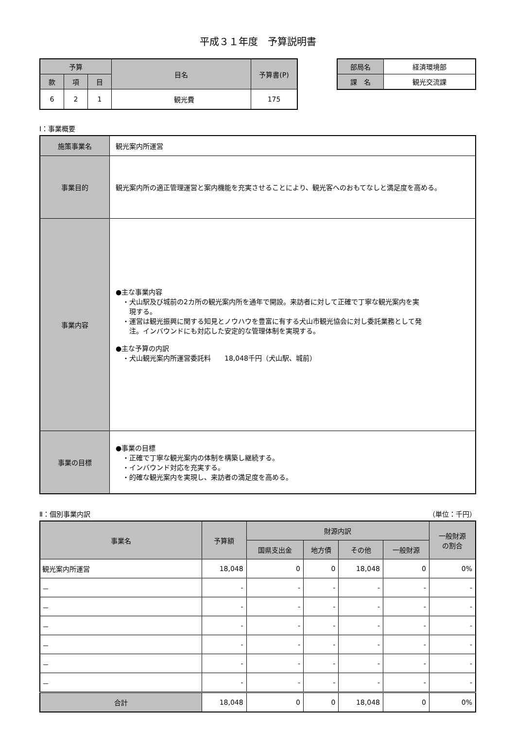平成３１年度　予算説明書
| 予算 | | | 目名 | 予算書(P) |
| --- | --- | --- | --- | --- |
| 款 | 項 | 目 | | |
| 6 | 2 | 1 | 観光費 | 175 |
| 部局名 | 経済環境部 |
| 課 名 | 観光交流課 |
Ⅰ：事業概要
| 施策事業名 | 観光案内所運営 |
| 事業目的 | 観光案内所の適正管理運営と案内機能を充実させることにより、観光客へのおもてなしと満足度を高める。 |
| 事業内容 | ●主な事業内容 ・犬山駅及び城前の2カ所の観光案内所を通年で開設。来訪者に対して正確で丁寧な観光案内を実 現する。 ・運営は観光振興に関する知見とノウハウを豊富に有する犬山市観光協会に対し委託業務として発 注。インバウンドにも対応した安定的な管理体制を実現する。 ●主な予算の内訳 ・犬山観光案内所運営委託料 18,048千円（犬山駅、城前） |
| 事業の目標 | ●事業の目標 ・正確で丁寧な観光案内の体制を構築し継続する。 ・インバウンド対応を充実する。 ・的確な観光案内を実現し、来訪者の満足度を高める。 |
Ⅱ：個別事業内訳 （単位：千円）
| 事業名 | 予算額 | 財源内訳 | | | | 一般財源 の割合 |
| --- | --- | --- | --- | --- | --- | --- |
| | | 国県支出金 | 地方債 | その他 | 一般財源 | |
| 観光案内所運営 | 18,048 | 0 | 0 | 18,048 | 0 | 0% |
| － | - | - | - | - | - | - |
| － | - | - | - | - | - | - |
| － | - | - | - | - | - | - |
| － | - | - | - | - | - | - |
| － | - | - | - | - | - | - |
| － | - | - | - | - | - | - |
| 合計 | 18,048 | 0 | 0 | 18,048 | 0 | 0% |